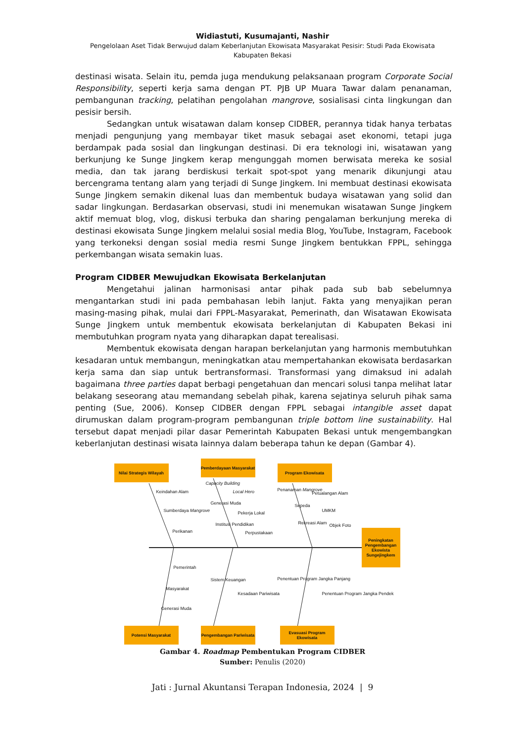Widiastuti, Kusumajanti, Nashir
Pengelolaan Aset Tidak Berwujud dalam Keberlanjutan Ekowisata Masyarakat Pesisir: Studi Pada Ekowisata
Kabupaten Bekasi
destinasi wisata. Selain itu, pemda juga mendukung pelaksanaan program Corporate Social Responsibility, seperti kerja sama dengan PT. PJB UP Muara Tawar dalam penanaman, pembangunan tracking, pelatihan pengolahan mangrove, sosialisasi cinta lingkungan dan pesisir bersih.
Sedangkan untuk wisatawan dalam konsep CIDBER, perannya tidak hanya terbatas menjadi pengunjung yang membayar tiket masuk sebagai aset ekonomi, tetapi juga berdampak pada sosial dan lingkungan destinasi. Di era teknologi ini, wisatawan yang berkunjung ke Sunge Jingkem kerap mengunggah momen berwisata mereka ke sosial media, dan tak jarang berdiskusi terkait spot-spot yang menarik dikunjungi atau bercengrama tentang alam yang terjadi di Sunge Jingkem. Ini membuat destinasi ekowisata Sunge Jingkem semakin dikenal luas dan membentuk budaya wisatawan yang solid dan sadar lingkungan. Berdasarkan observasi, studi ini menemukan wisatawan Sunge Jingkem aktif memuat blog, vlog, diskusi terbuka dan sharing pengalaman berkunjung mereka di destinasi ekowisata Sunge Jingkem melalui sosial media Blog, YouTube, Instagram, Facebook yang terkoneksi dengan sosial media resmi Sunge Jingkem bentukkan FPPL, sehingga perkembangan wisata semakin luas.
Program CIDBER Mewujudkan Ekowisata Berkelanjutan
Mengetahui jalinan harmonisasi antar pihak pada sub bab sebelumnya mengantarkan studi ini pada pembahasan lebih lanjut. Fakta yang menyajikan peran masing-masing pihak, mulai dari FPPL-Masyarakat, Pemerinath, dan Wisatawan Ekowisata Sunge Jingkem untuk membentuk ekowisata berkelanjutan di Kabupaten Bekasi ini membutuhkan program nyata yang diharapkan dapat terealisasi.
Membentuk ekowisata dengan harapan berkelanjutan yang harmonis membutuhkan kesadaran untuk membangun, meningkatkan atau mempertahankan ekowisata berdasarkan kerja sama dan siap untuk bertransformasi. Transformasi yang dimaksud ini adalah bagaimana three parties dapat berbagi pengetahuan dan mencari solusi tanpa melihat latar belakang seseorang atau memandang sebelah pihak, karena sejatinya seluruh pihak sama penting (Sue, 2006). Konsep CIDBER dengan FPPL sebagai intangible asset dapat dirumuskan dalam program-program pembangunan triple bottom line sustainability. Hal tersebut dapat menjadi pilar dasar Pemerintah Kabupaten Bekasi untuk mengembangkan keberlanjutan destinasi wisata lainnya dalam beberapa tahun ke depan (Gambar 4).
Nilai Strategis Wilayah
Pemberdayaan Masyarakat
Program Ekowisata
Peningkatan Pengembangan Ekowista Sungejingkem
Keindahan Alam
Sumberdaya Mangrove
Perikanan
Capacity Building
Local Hero
Generasi Muda
Pekerja Lokal
Institusi Pendidikan
Perpustakaan
Penanaman Mangrove
Petualangan Alam
Sepeda
UMKM
Rekreasi Alam Objek Foto
Pemerintah
Masyarakat
Generasi Muda
Sistem Keuangan
Kesadaan Pariwisata
Penentuan Program Jangka Panjang
Penentuan Program Jangka Pendek
Potensi Masyarakat
Pengembangan Pariwisata
Evasuasi Program Ekowisata
Gambar 4. Roadmap Pembentukan Program CIDBER
Sumber: Penulis (2020)
Jati : Jurnal Akuntansi Terapan Indonesia, 2024 | 9